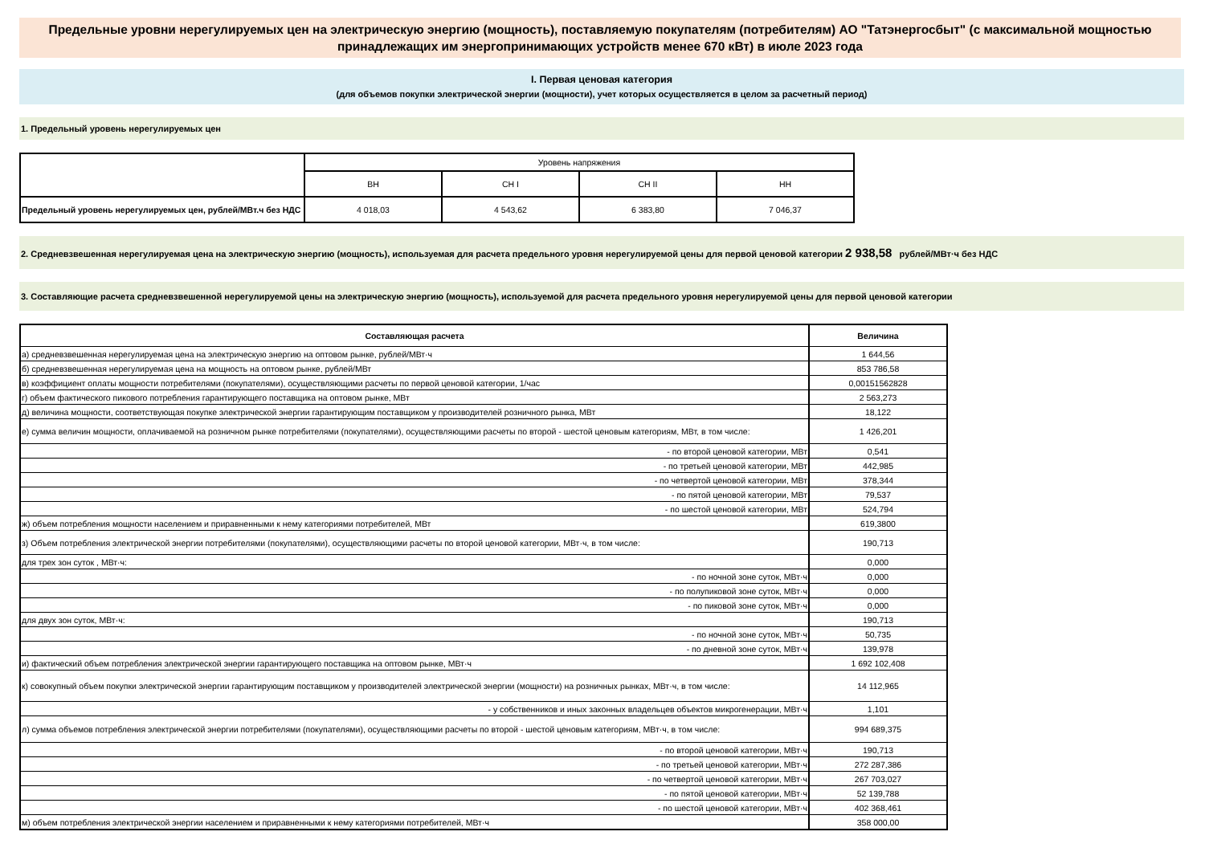Предельные уровни нерегулируемых цен на электрическую энергию (мощность), поставляемую покупателям (потребителям) АО "Татэнергосбыт" (с максимальной мощностью принадлежащих им энергопринимающих устройств менее 670 кВт) в июле 2023 года
I. Первая ценовая категория
(для объемов покупки электрической энергии (мощности), учет которых осуществляется в целом за расчетный период)
1. Предельный уровень нерегулируемых цен
| | Уровень напряжения | | | |
| | ВН | СН I | СН II | НН |
| Предельный уровень нерегулируемых цен, рублей/МВт.ч без НДС | 4 018,03 | 4 543,62 | 6 383,80 | 7 046,37 |
2. Средневзвешенная нерегулируемая цена на электрическую энергию (мощность), используемая для расчета предельного уровня нерегулируемой цены для первой ценовой категории 2 938,58 рублей/МВт·ч без НДС
3. Составляющие расчета средневзвешенной нерегулируемой цены на электрическую энергию (мощность), используемой для расчета предельного уровня нерегулируемой цены для первой ценовой категории
| Составляющая расчета | Величина |
| а) средневзвешенная нерегулируемая цена на электрическую энергию на оптовом рынке, рублей/МВт·ч | 1 644,56 |
| б) средневзвешенная нерегулируемая цена на мощность на оптовом рынке, рублей/МВт | 853 786,58 |
| в) коэффициент оплаты мощности потребителями (покупателями), осуществляющими расчеты по первой ценовой категории, 1/час | 0,00151562828 |
| г) объем фактического пикового потребления гарантирующего поставщика на оптовом рынке, МВт | 2 563,273 |
| д) величина мощности, соответствующая покупке электрической энергии гарантирующим поставщиком у производителей розничного рынка, МВт | 18,122 |
| е) сумма величин мощности, оплачиваемой на розничном рынке потребителями (покупателями), осуществляющими расчеты по второй - шестой ценовым категориям, МВт, в том числе: | 1 426,201 |
| - по второй ценовой категории, МВт | 0,541 |
| - по третьей ценовой категории, МВт | 442,985 |
| - по четвертой ценовой категории, МВт | 378,344 |
| - по пятой ценовой категории, МВт | 79,537 |
| - по шестой ценовой категории, МВт | 524,794 |
| ж) объем потребления мощности населением и приравненными к нему категориями потребителей, МВт | 619,3800 |
| з) Объем потребления электрической энергии потребителями (покупателями), осуществляющими расчеты по второй ценовой категории, МВт·ч, в том числе: | 190,713 |
| для трех зон суток , МВт·ч: | 0,000 |
| - по ночной зоне суток, МВт·ч | 0,000 |
| - по полупиковой зоне суток, МВт·ч | 0,000 |
| - по пиковой зоне суток, МВт·ч | 0,000 |
| для двух зон суток, МВт·ч: | 190,713 |
| - по ночной зоне суток, МВт·ч | 50,735 |
| - по дневной зоне суток, МВт·ч | 139,978 |
| и) фактический объем потребления электрической энергии гарантирующего поставщика на оптовом рынке, МВт·ч | 1 692 102,408 |
| к) совокупный объем покупки электрической энергии гарантирующим поставщиком у производителей электрической энергии (мощности) на розничных рынках, МВт·ч, в том числе: | 14 112,965 |
| - у собственников и иных законных владельцев объектов микрогенерации, МВт·ч | 1,101 |
| л) сумма объемов потребления электрической энергии потребителями (покупателями), осуществляющими расчеты по второй - шестой ценовым категориям, МВт·ч, в том числе: | 994 689,375 |
| - по второй ценовой категории, МВт·ч | 190,713 |
| - по третьей ценовой категории, МВт·ч | 272 287,386 |
| - по четвертой ценовой категории, МВт·ч | 267 703,027 |
| - по пятой ценовой категории, МВт·ч | 52 139,788 |
| - по шестой ценовой категории, МВт·ч | 402 368,461 |
| м) объем потребления электрической энергии населением и приравненными к нему категориями потребителей, МВт·ч | 358 000,00 |